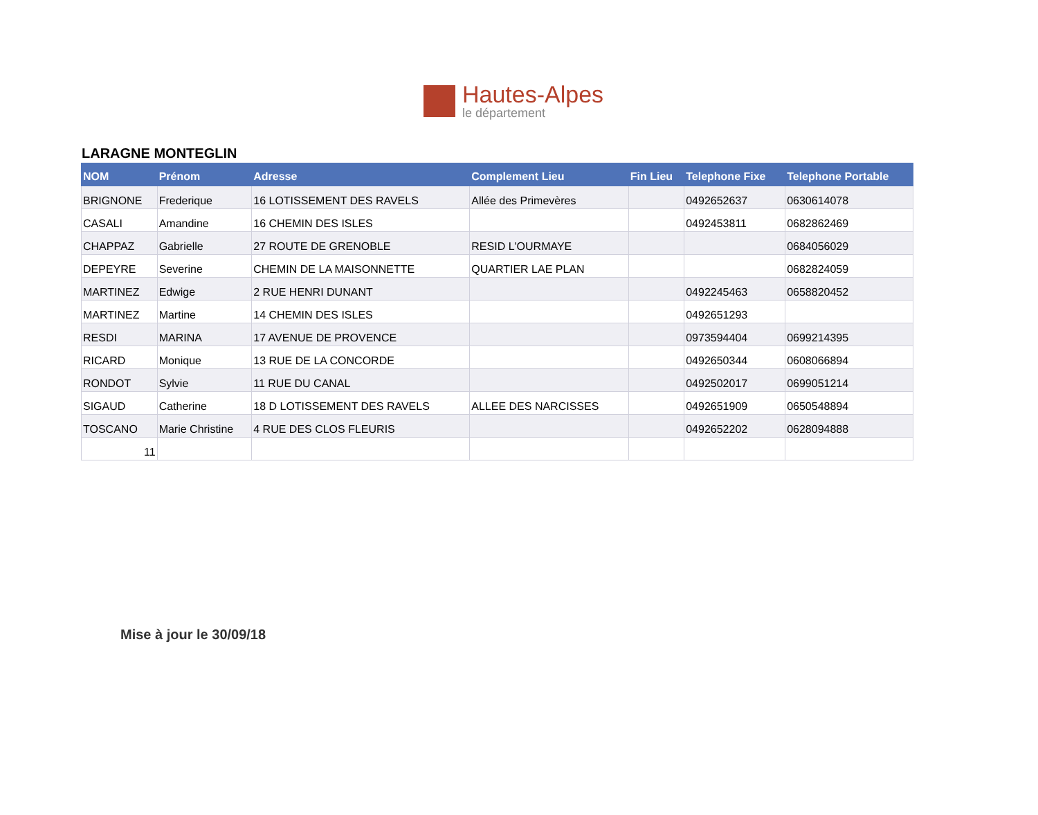Hautes-Alpes
le département
LARAGNE MONTEGLIN
| NOM | Prénom | Adresse | Complement Lieu | Fin Lieu | Telephone Fixe | Telephone Portable |
| --- | --- | --- | --- | --- | --- | --- |
| BRIGNONE | Frederique | 16 LOTISSEMENT DES RAVELS | Allée des Primevères | | 0492652637 | 0630614078 |
| CASALI | Amandine | 16 CHEMIN DES ISLES | | | 0492453811 | 0682862469 |
| CHAPPAZ | Gabrielle | 27 ROUTE DE GRENOBLE | RESID L'OURMAYE | | | 0684056029 |
| DEPEYRE | Severine | CHEMIN DE LA MAISONNETTE | QUARTIER LAE PLAN | | | 0682824059 |
| MARTINEZ | Edwige | 2 RUE HENRI DUNANT | | | 0492245463 | 0658820452 |
| MARTINEZ | Martine | 14 CHEMIN DES ISLES | | | 0492651293 | |
| RESDI | MARINA | 17 AVENUE DE PROVENCE | | | 0973594404 | 0699214395 |
| RICARD | Monique | 13 RUE DE LA CONCORDE | | | 0492650344 | 0608066894 |
| RONDOT | Sylvie | 11 RUE DU CANAL | | | 0492502017 | 0699051214 |
| SIGAUD | Catherine | 18 D LOTISSEMENT DES RAVELS | ALLEE DES NARCISSES | | 0492651909 | 0650548894 |
| TOSCANO | Marie Christine | 4 RUE DES CLOS FLEURIS | | | 0492652202 | 0628094888 |
| 11 | | | | | | |
Mise à jour le 30/09/18